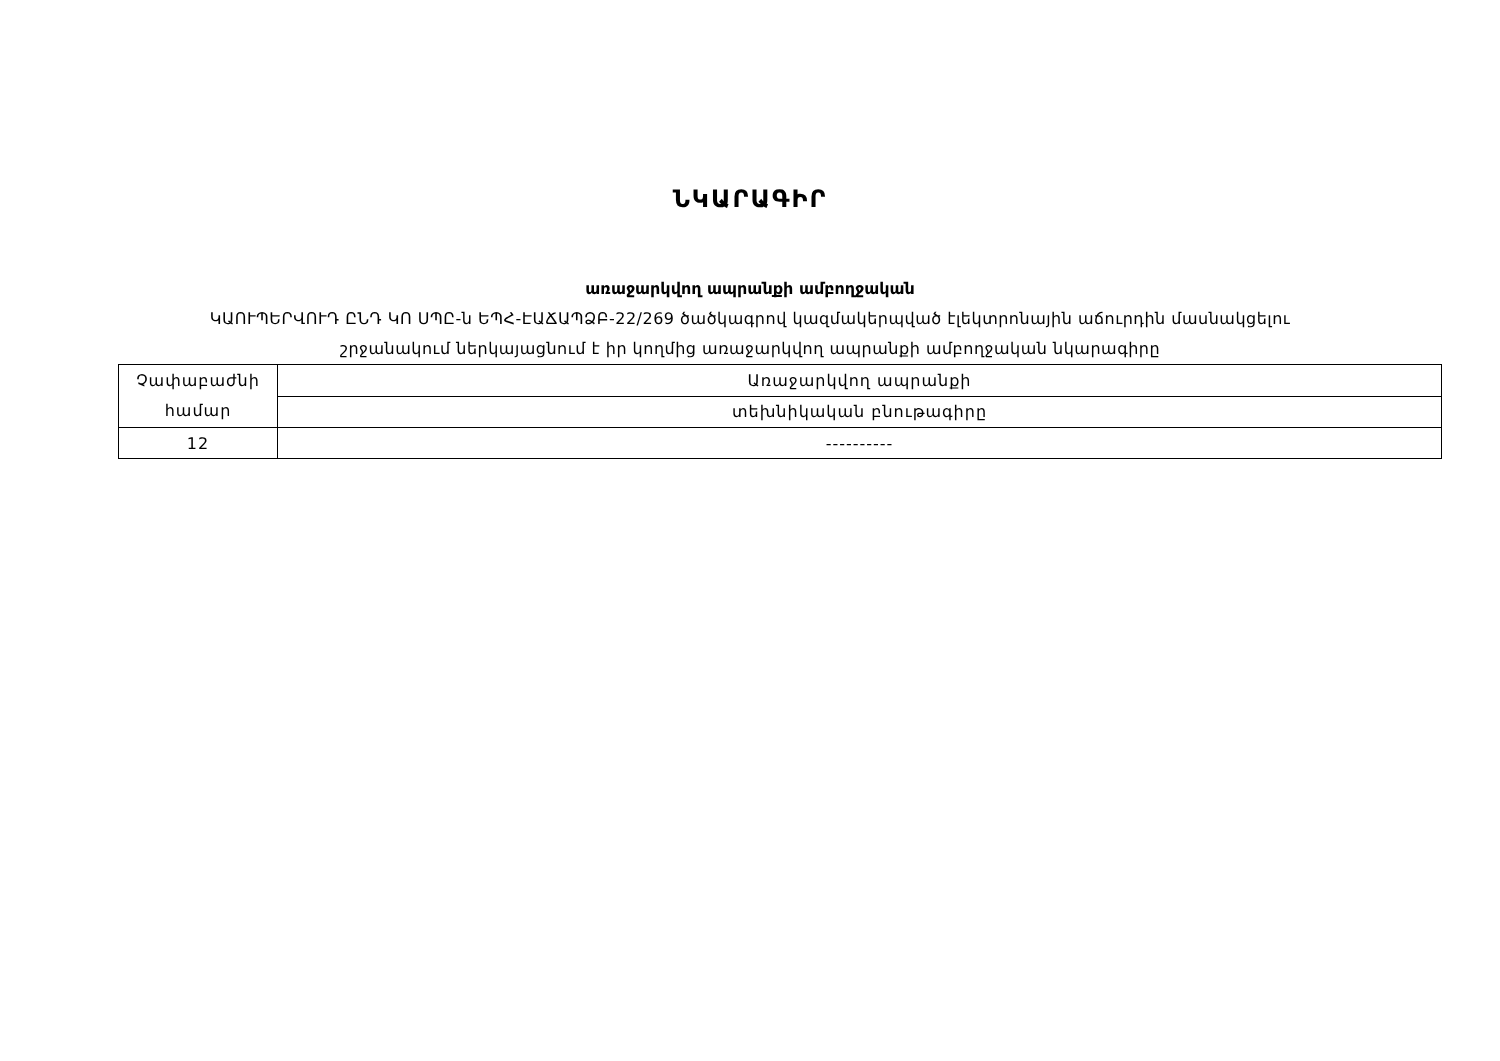ՆԿԱՐԱԳԻՐ
առաջարկվող ապրանքի ամբողջական
ԿԱՈՒՊԵՐՎՈՒԴ ԸՆԴ ԿՈ ՍՊԸ-ն ԵՊՀ-ԷԱՃԱՊՁԲ-22/269 ծածկագրով կազմակերպված էլեկտրոնային աճուրդին մասնակցելու
շրջանակում ներկայացնում է իր կողմից առաջարկվող ապրանքի ամբողջական նկարագիրը
| Չափաբաժնի համար | Առաջարկվող ապրանքի |
| | տեխնիկական բնութագիրը |
| 12 | ---------- |